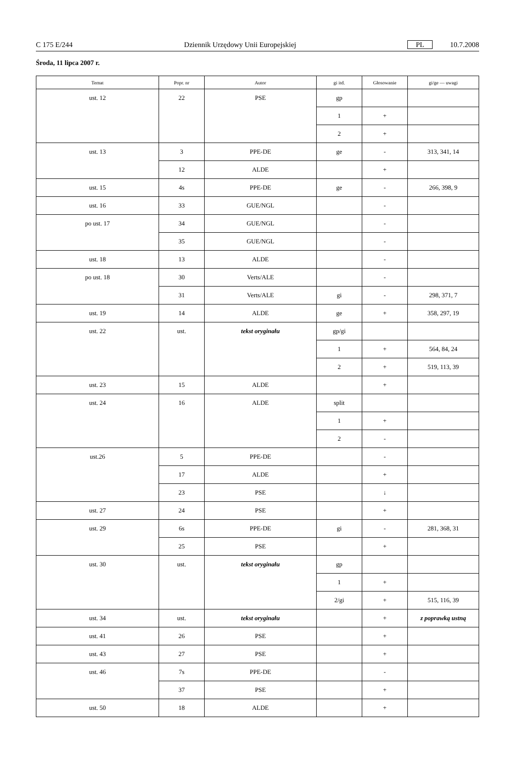C 175 E/244 Dziennik Urzędowy Unii Europejskiej PL 10.7.2008
Środa, 11 lipca 2007 r.
| Temat | Popr. nr | Autor | gi itd. | Głosowanie | gi/ge — uwagi |
| --- | --- | --- | --- | --- | --- |
| ust. 12 | 22 | PSE | gp | | |
| | | | 1 | + | |
| | | | 2 | + | |
| ust. 13 | 3 | PPE-DE | ge | - | 313, 341, 14 |
| | 12 | ALDE | | + | |
| ust. 15 | 4s | PPE-DE | ge | - | 266, 398, 9 |
| ust. 16 | 33 | GUE/NGL | | - | |
| po ust. 17 | 34 | GUE/NGL | | - | |
| | 35 | GUE/NGL | | - | |
| ust. 18 | 13 | ALDE | | - | |
| po ust. 18 | 30 | Verts/ALE | | - | |
| | 31 | Verts/ALE | gi | - | 298, 371, 7 |
| ust. 19 | 14 | ALDE | ge | + | 358, 297, 19 |
| ust. 22 | ust. | tekst oryginału | gp/gi | | |
| | | | 1 | + | 564, 84, 24 |
| | | | 2 | + | 519, 113, 39 |
| ust. 23 | 15 | ALDE | | + | |
| ust. 24 | 16 | ALDE | split | | |
| | | | 1 | + | |
| | | | 2 | - | |
| ust.26 | 5 | PPE-DE | | - | |
| | 17 | ALDE | | + | |
| | 23 | PSE | | ↓ | |
| ust. 27 | 24 | PSE | | + | |
| ust. 29 | 6s | PPE-DE | gi | - | 281, 368, 31 |
| | 25 | PSE | | + | |
| ust. 30 | ust. | tekst oryginału | gp | | |
| | | | 1 | + | |
| | | | 2/gi | + | 515, 116, 39 |
| ust. 34 | ust. | tekst oryginału | | + | z poprawką ustną |
| ust. 41 | 26 | PSE | | + | |
| ust. 43 | 27 | PSE | | + | |
| ust. 46 | 7s | PPE-DE | | - | |
| | 37 | PSE | | + | |
| ust. 50 | 18 | ALDE | | + | |